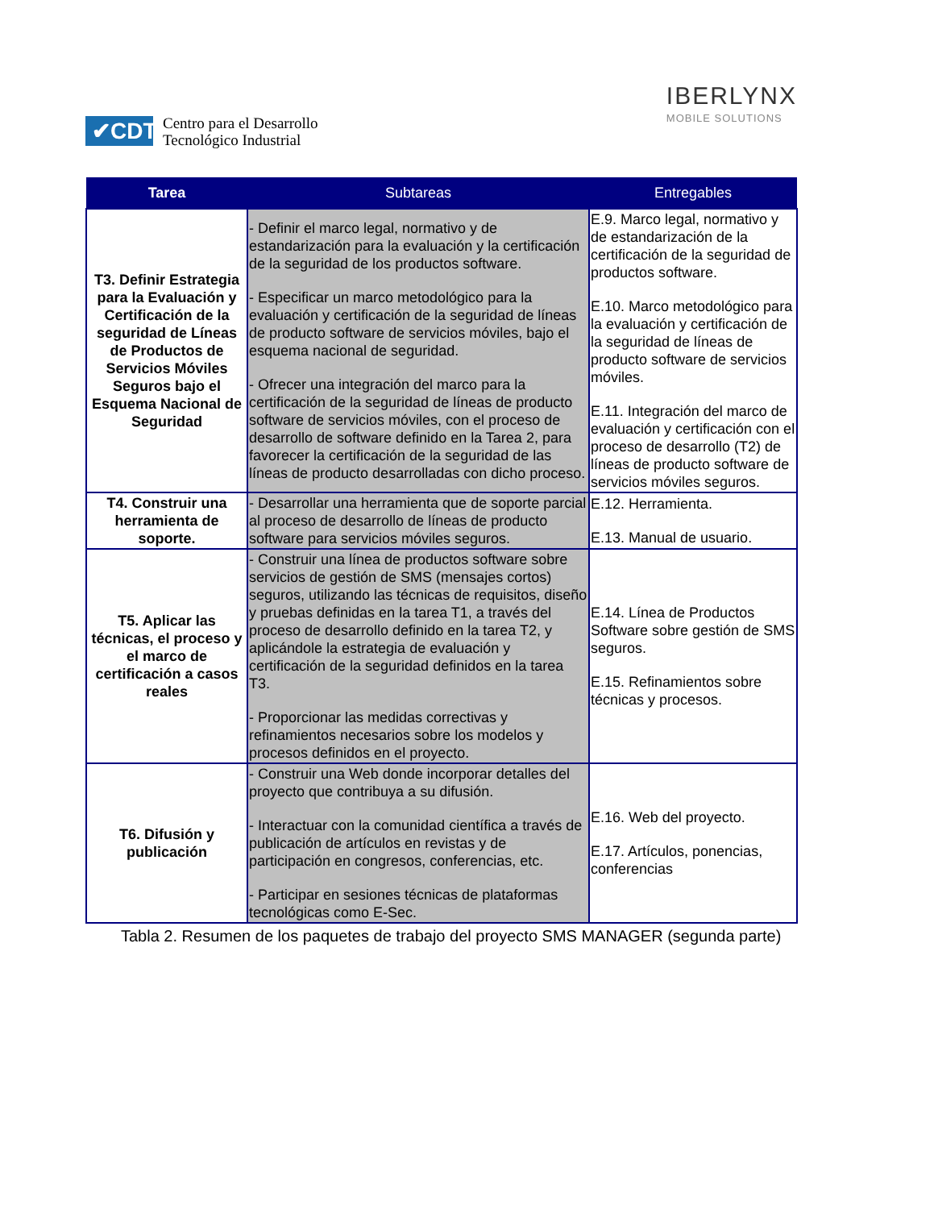✔CDTI
Centro para el Desarrollo
Tecnológico Industrial
IBERLYNX
MOBILE SOLUTIONS
| Tarea | Subtareas | Entregables |
| --- | --- | --- |
| T3. Definir Estrategia para la Evaluación y Certificación de la seguridad de Líneas de Productos de Servicios Móviles Seguros bajo el Esquema Nacional de Seguridad | - Definir el marco legal, normativo y de estandarización para la evaluación y la certificación de la seguridad de los productos software. - Especificar un marco metodológico para la evaluación y certificación de la seguridad de líneas de producto software de servicios móviles, bajo el esquema nacional de seguridad. - Ofrecer una integración del marco para la certificación de la seguridad de líneas de producto software de servicios móviles, con el proceso de desarrollo de software definido en la Tarea 2, para favorecer la certificación de la seguridad de las líneas de producto desarrolladas con dicho proceso. | E.9. Marco legal, normativo y de estandarización de la certificación de la seguridad de productos software. E.10. Marco metodológico para la evaluación y certificación de la seguridad de líneas de producto software de servicios móviles. E.11. Integración del marco de evaluación y certificación con el proceso de desarrollo (T2) de líneas de producto software de servicios móviles seguros. |
| T4. Construir una herramienta de soporte. | - Desarrollar una herramienta que de soporte parcial al proceso de desarrollo de líneas de producto software para servicios móviles seguros. | E.12. Herramienta. E.13. Manual de usuario. |
| T5. Aplicar las técnicas, el proceso y el marco de certificación a casos reales | - Construir una línea de productos software sobre servicios de gestión de SMS (mensajes cortos) seguros, utilizando las técnicas de requisitos, diseño y pruebas definidas en la tarea T1, a través del proceso de desarrollo definido en la tarea T2, y aplicándole la estrategia de evaluación y certificación de la seguridad definidos en la tarea T3. - Proporcionar las medidas correctivas y refinamientos necesarios sobre los modelos y procesos definidos en el proyecto. | E.14. Línea de Productos Software sobre gestión de SMS seguros. E.15. Refinamientos sobre técnicas y procesos. |
| T6. Difusión y publicación | - Construir una Web donde incorporar detalles del proyecto que contribuya a su difusión. - Interactuar con la comunidad científica a través de publicación de artículos en revistas y de participación en congresos, conferencias, etc. - Participar en sesiones técnicas de plataformas tecnológicas como E-Sec. | E.16. Web del proyecto. E.17. Artículos, ponencias, conferencias |
Tabla 2. Resumen de los paquetes de trabajo del proyecto SMS MANAGER (segunda parte)